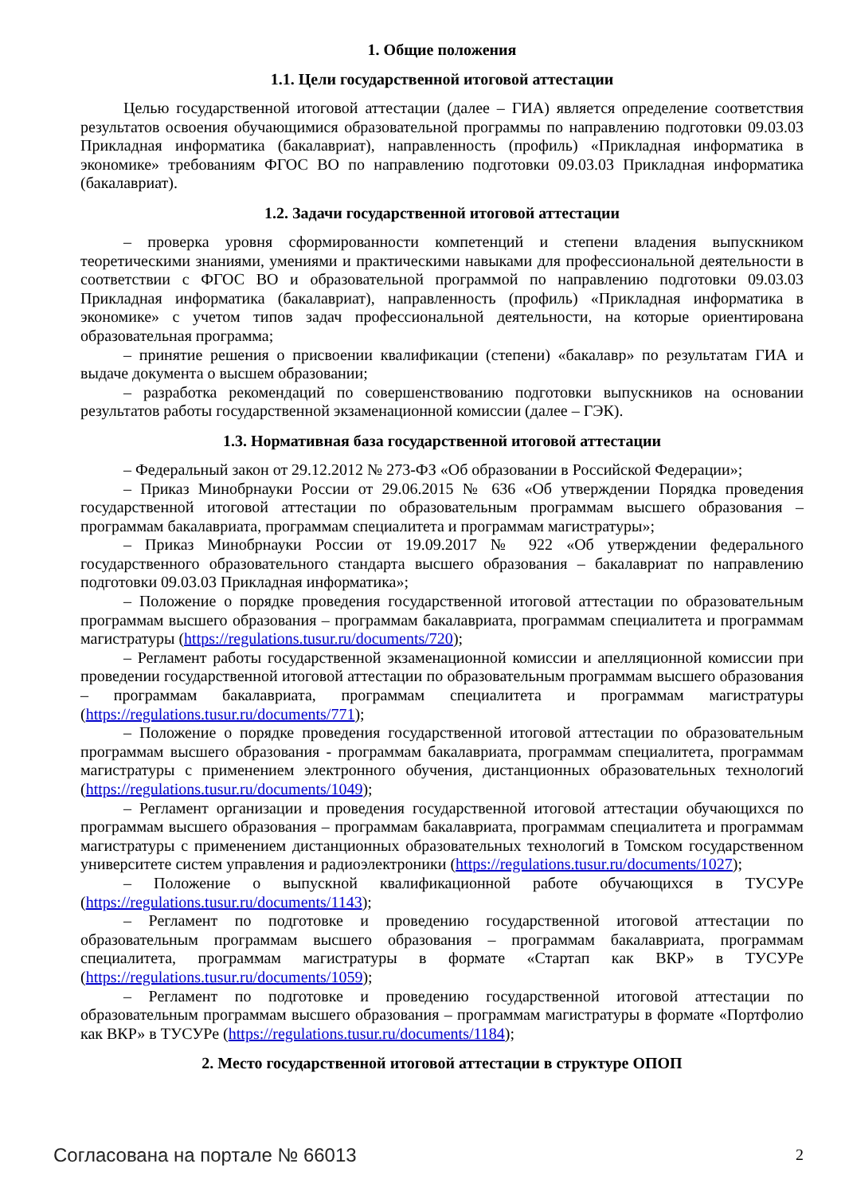1. Общие положения
1.1. Цели государственной итоговой аттестации
Целью государственной итоговой аттестации (далее – ГИА) является определение соответствия результатов освоения обучающимися образовательной программы по направлению подготовки 09.03.03 Прикладная информатика (бакалавриат), направленность (профиль) «Прикладная информатика в экономике» требованиям ФГОС ВО по направлению подготовки 09.03.03 Прикладная информатика (бакалавриат).
1.2. Задачи государственной итоговой аттестации
– проверка уровня сформированности компетенций и степени владения выпускником теоретическими знаниями, умениями и практическими навыками для профессиональной деятельности в соответствии с ФГОС ВО и образовательной программой по направлению подготовки 09.03.03 Прикладная информатика (бакалавриат), направленность (профиль) «Прикладная информатика в экономике» с учетом типов задач профессиональной деятельности, на которые ориентирована образовательная программа;
– принятие решения о присвоении квалификации (степени) «бакалавр» по результатам ГИА и выдаче документа о высшем образовании;
– разработка рекомендаций по совершенствованию подготовки выпускников на основании результатов работы государственной экзаменационной комиссии (далее – ГЭК).
1.3. Нормативная база государственной итоговой аттестации
– Федеральный закон от 29.12.2012 № 273-ФЗ «Об образовании в Российской Федерации»;
– Приказ Минобрнауки России от 29.06.2015 № 636 «Об утверждении Порядка проведения государственной итоговой аттестации по образовательным программам высшего образования – программам бакалавриата, программам специалитета и программам магистратуры»;
– Приказ Минобрнауки России от 19.09.2017 № 922 «Об утверждении федерального государственного образовательного стандарта высшего образования – бакалавриат по направлению подготовки 09.03.03 Прикладная информатика»;
– Положение о порядке проведения государственной итоговой аттестации по образовательным программам высшего образования – программам бакалавриата, программам специалитета и программам магистратуры (https://regulations.tusur.ru/documents/720);
– Регламент работы государственной экзаменационной комиссии и апелляционной комиссии при проведении государственной итоговой аттестации по образовательным программам высшего образования – программам бакалавриата, программам специалитета и программам магистратуры (https://regulations.tusur.ru/documents/771);
– Положение о порядке проведения государственной итоговой аттестации по образовательным программам высшего образования - программам бакалавриата, программам специалитета, программам магистратуры с применением электронного обучения, дистанционных образовательных технологий (https://regulations.tusur.ru/documents/1049);
– Регламент организации и проведения государственной итоговой аттестации обучающихся по программам высшего образования – программам бакалавриата, программам специалитета и программам магистратуры с применением дистанционных образовательных технологий в Томском государственном университете систем управления и радиоэлектроники (https://regulations.tusur.ru/documents/1027);
– Положение о выпускной квалификационной работе обучающихся в ТУСУРе (https://regulations.tusur.ru/documents/1143);
– Регламент по подготовке и проведению государственной итоговой аттестации по образовательным программам высшего образования – программам бакалавриата, программам специалитета, программам магистратуры в формате «Стартап как ВКР» в ТУСУРе (https://regulations.tusur.ru/documents/1059);
– Регламент по подготовке и проведению государственной итоговой аттестации по образовательным программам высшего образования – программам магистратуры в формате «Портфолио как ВКР» в ТУСУРе (https://regulations.tusur.ru/documents/1184);
2. Место государственной итоговой аттестации в структуре ОПОП
Согласована на портале № 66013 2